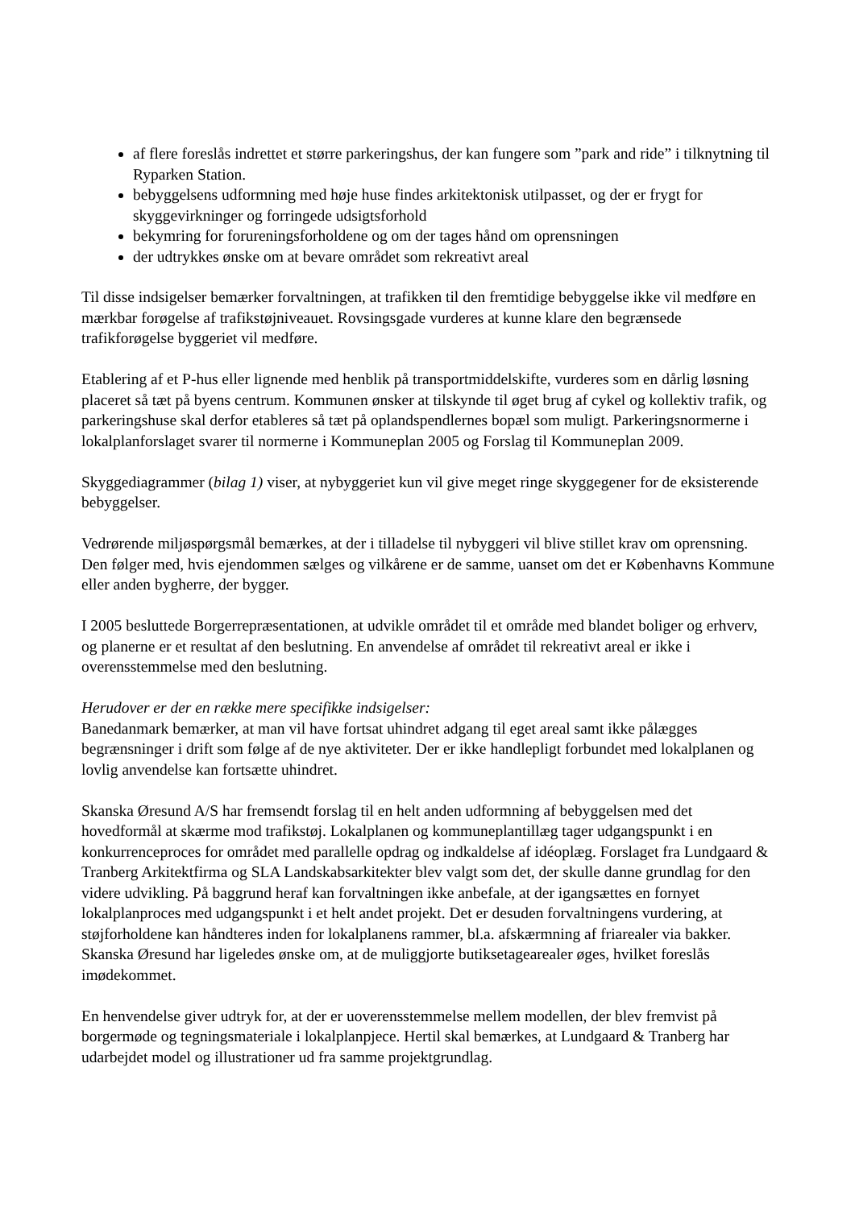af flere foreslås indrettet et større parkeringshus, der kan fungere som ”park and ride” i tilknytning til Ryparken Station.
bebyggelsens udformning med høje huse findes arkitektonisk utilpasset, og der er frygt for skyggevirkninger og forringede udsigtsforhold
bekymring for forureningsforholdene og om der tages hånd om oprensningen
der udtrykkes ønske om at bevare området som rekreativt areal
Til disse indsigelser bemærker forvaltningen, at trafikken til den fremtidige bebyggelse ikke vil medføre en mærkbar forøgelse af trafikstøjniveauet. Rovsingsgade vurderes at kunne klare den begrænsede trafikforøgelse byggeriet vil medføre.
Etablering af et P-hus eller lignende med henblik på transportmiddelskifte, vurderes som en dårlig løsning placeret så tæt på byens centrum. Kommunen ønsker at tilskynde til øget brug af cykel og kollektiv trafik, og parkeringshuse skal derfor etableres så tæt på oplandspendlernes bopæl som muligt. Parkeringsnormerne i lokalplanforslaget svarer til normerne i Kommuneplan 2005 og Forslag til Kommuneplan 2009.
Skyggediagrammer (bilag 1) viser, at nybyggeriet kun vil give meget ringe skyggegener for de eksisterende bebyggelser.
Vedrørende miljøspørgsmål bemærkes, at der i tilladelse til nybyggeri vil blive stillet krav om oprensning. Den følger med, hvis ejendommen sælges og vilkårene er de samme, uanset om det er Københavns Kommune eller anden bygherre, der bygger.
I 2005 besluttede Borgerrepræsentationen, at udvikle området til et område med blandet boliger og erhverv, og planerne er et resultat af den beslutning. En anvendelse af området til rekreativt areal er ikke i overensstemmelse med den beslutning.
Herudover er der en række mere specifikke indsigelser:
Banedanmark bemærker, at man vil have fortsat uhindret adgang til eget areal samt ikke pålægges begrænsninger i drift som følge af de nye aktiviteter. Der er ikke handlepligt forbundet med lokalplanen og lovlig anvendelse kan fortsætte uhindret.
Skanska Øresund A/S har fremsendt forslag til en helt anden udformning af bebyggelsen med det hovedformål at skærme mod trafikstøj. Lokalplanen og kommuneplantillæg tager udgangspunkt i en konkurrenceproces for området med parallelle opdrag og indkaldelse af idéoplæg. Forslaget fra Lundgaard & Tranberg Arkitektfirma og SLA Landskabsarkitekter blev valgt som det, der skulle danne grundlag for den videre udvikling. På baggrund heraf kan forvaltningen ikke anbefale, at der igangsættes en fornyet lokalplanproces med udgangspunkt i et helt andet projekt. Det er desuden forvaltningens vurdering, at støjforholdene kan håndteres inden for lokalplanens rammer, bl.a. afskærmning af friarealer via bakker.
Skanska Øresund har ligeledes ønske om, at de muliggjorte butiksetagearealer øges, hvilket foreslås imødekommet.
En henvendelse giver udtryk for, at der er uoverensstemmelse mellem modellen, der blev fremvist på borgermøde og tegningsmateriale i lokalplanpjece. Hertil skal bemærkes, at Lundgaard & Tranberg har udarbejdet model og illustrationer ud fra samme projektgrundlag.